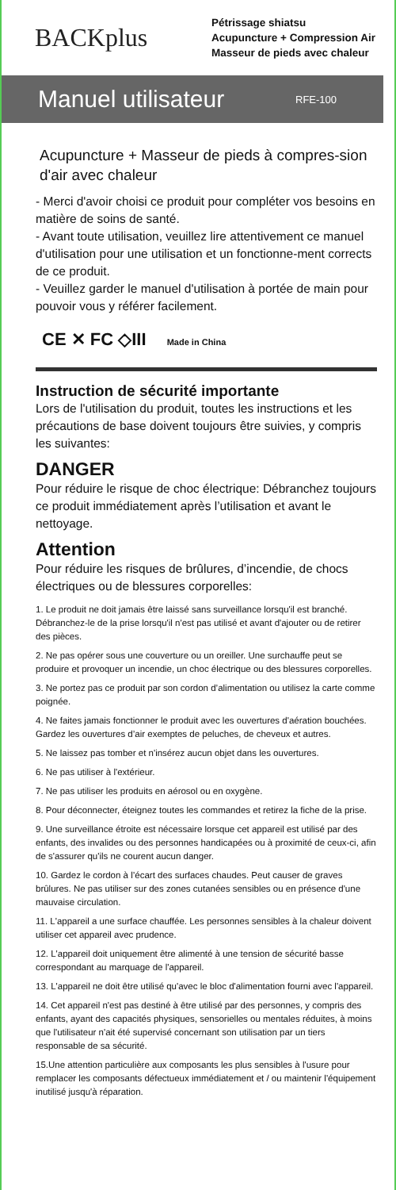BACKplus
Pétrissage shiatsu
Acupuncture + Compression Air
Masseur de pieds avec chaleur
Manuel utilisateur RFE-100
Acupuncture + Masseur de pieds à compres-sion d'air avec chaleur
- Merci d'avoir choisi ce produit pour compléter vos besoins en matière de soins de santé.
- Avant toute utilisation, veuillez lire attentivement ce manuel d'utilisation pour une utilisation et un fonctionne-ment corrects de ce produit.
- Veuillez garder le manuel d'utilisation à portée de main pour pouvoir vous y référer facilement.
CE ✕ FC ◇III Made in China
Instruction de sécurité importante
Lors de l'utilisation du produit, toutes les instructions et les précautions de base doivent toujours être suivies, y compris les suivantes:
DANGER
Pour réduire le risque de choc électrique: Débranchez toujours ce produit immédiatement après l’utilisation et avant le nettoyage.
Attention
Pour réduire les risques de brûlures, d’incendie, de chocs électriques ou de blessures corporelles:
1. Le produit ne doit jamais être laissé sans surveillance lorsqu'il est branché. Débranchez-le de la prise lorsqu'il n'est pas utilisé et avant d'ajouter ou de retirer des pièces.
2. Ne pas opérer sous une couverture ou un oreiller. Une surchauffe peut se produire et provoquer un incendie, un choc électrique ou des blessures corporelles.
3. Ne portez pas ce produit par son cordon d’alimentation ou utilisez la carte comme poignée.
4. Ne faites jamais fonctionner le produit avec les ouvertures d'aération bouchées. Gardez les ouvertures d’air exemptes de peluches, de cheveux et autres.
5. Ne laissez pas tomber et n'insérez aucun objet dans les ouvertures.
6. Ne pas utiliser à l'extérieur.
7. Ne pas utiliser les produits en aérosol ou en oxygène.
8. Pour déconnecter, éteignez toutes les commandes et retirez la fiche de la prise.
9. Une surveillance étroite est nécessaire lorsque cet appareil est utilisé par des enfants, des invalides ou des personnes handicapées ou à proximité de ceux-ci, afin de s'assurer qu'ils ne courent aucun danger.
10. Gardez le cordon à l’écart des surfaces chaudes. Peut causer de graves brûlures. Ne pas utiliser sur des zones cutanées sensibles ou en présence d'une mauvaise circulation.
11. L'appareil a une surface chauffée. Les personnes sensibles à la chaleur doivent utiliser cet appareil avec prudence.
12. L'appareil doit uniquement être alimenté à une tension de sécurité basse correspondant au marquage de l'appareil.
13. L'appareil ne doit être utilisé qu'avec le bloc d'alimentation fourni avec l'appareil.
14. Cet appareil n'est pas destiné à être utilisé par des personnes, y compris des enfants, ayant des capacités physiques, sensorielles ou mentales réduites, à moins que l'utilisateur n'ait été supervisé concernant son utilisation par un tiers responsable de sa sécurité.
15.Une attention particulière aux composants les plus sensibles à l'usure pour remplacer les composants défectueux immédiatement et / ou maintenir l'équipement inutilisé jusqu'à réparation.